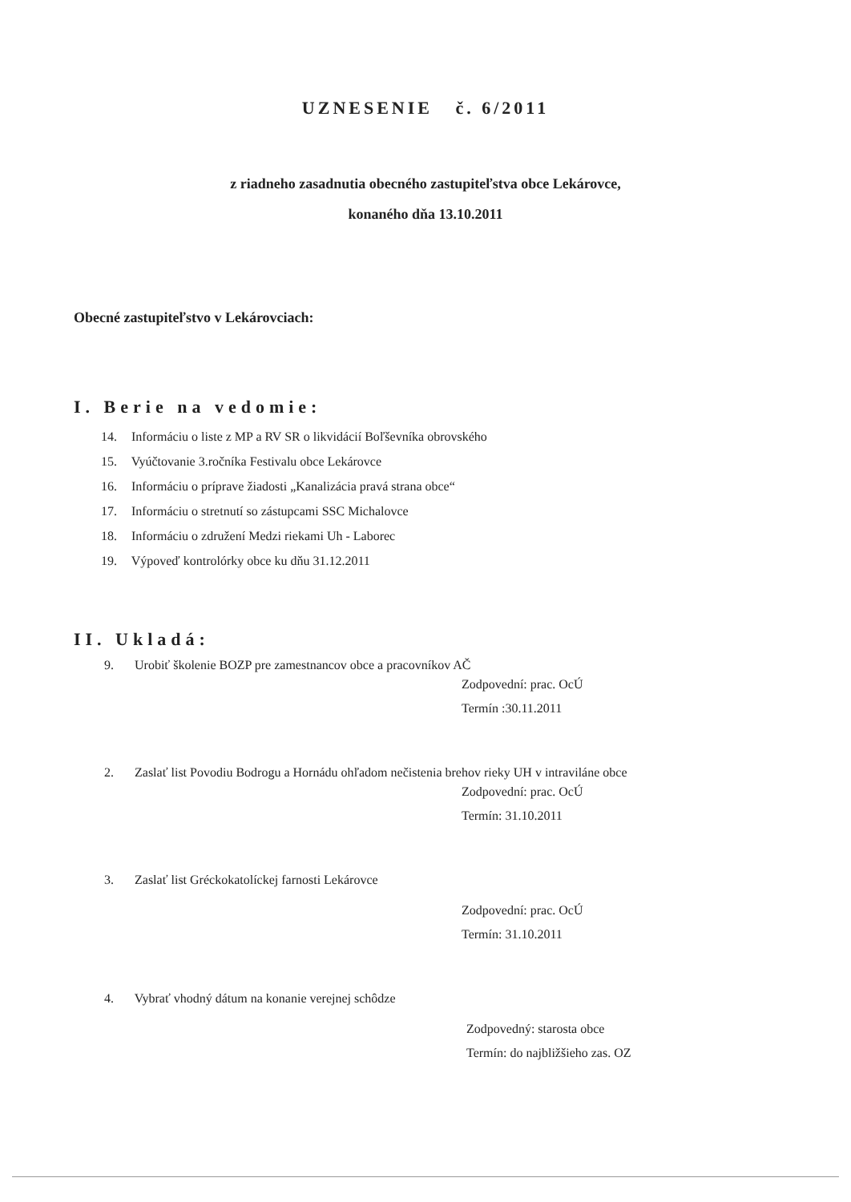UZNESENIE č. 6/2011
z riadneho zasadnutia obecného zastupiteľstva obce Lekárovce,
konaného dňa 13.10.2011
Obecné zastupiteľstvo v Lekárovciach:
I. Berie na vedomie:
14. Informáciu o liste z MP a RV SR o likvidácií Boľševníka obrovského
15. Vyúčtovanie 3.ročníka Festivalu obce Lekárovce
16. Informáciu o príprave žiadosti „Kanalizácia pravá strana obce“
17. Informáciu o stretnutí so zástupcami SSC Michalovce
18. Informáciu o združení Medzi riekami Uh - Laborec
19. Výpoveď kontrolórky obce ku dňu 31.12.2011
II. Ukladá:
9. Urobiť školenie BOZP pre zamestnancov obce a pracovníkov AČ
Zodpovední: prac. OcÚ
Termín :30.11.2011
2. Zaslať list Povodiu Bodrogu a Hornádu ohľadom nečistenia brehov rieky UH v intraviláne obce
Zodpovední: prac. OcÚ
Termín: 31.10.2011
3. Zaslať list Gréckokatolíckej farnosti Lekárovce
Zodpovední: prac. OcÚ
Termín: 31.10.2011
4. Vybrať vhodný dátum na konanie verejnej schôdze
Zodpovedný: starosta obce
Termín: do najbližšieho zas. OZ